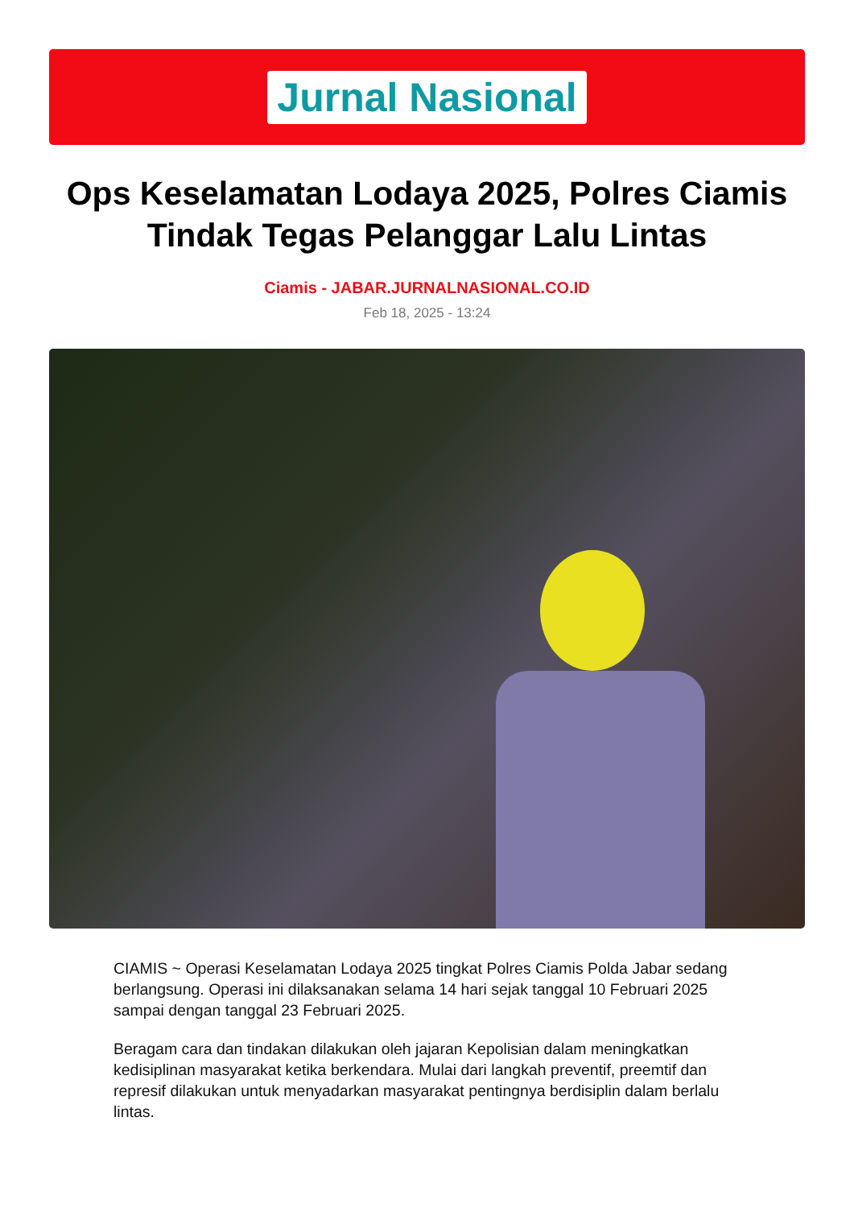Jurnal Nasional
Ops Keselamatan Lodaya 2025, Polres Ciamis Tindak Tegas Pelanggar Lalu Lintas
Ciamis - JABAR.JURNALNASIONAL.CO.ID
Feb 18, 2025 - 13:24
CIAMIS ~ Operasi Keselamatan Lodaya 2025 tingkat Polres Ciamis Polda Jabar sedang berlangsung. Operasi ini dilaksanakan selama 14 hari sejak tanggal 10 Februari 2025 sampai dengan tanggal 23 Februari 2025.
Beragam cara dan tindakan dilakukan oleh jajaran Kepolisian dalam meningkatkan kedisiplinan masyarakat ketika berkendara. Mulai dari langkah preventif, preemtif dan represif dilakukan untuk menyadarkan masyarakat pentingnya berdisiplin dalam berlalu lintas.